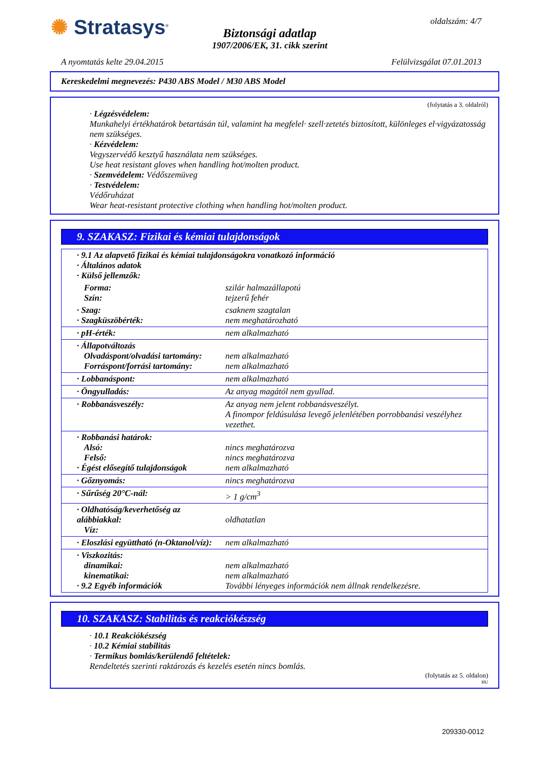✺ Stratasys<sup>®</sup>
Biztonsági adatlap
1907/2006/EK, 31. cikk szerint
oldalszám: 4/7
A nyomtatás kelte 29.04.2015 Felülvizsgálat 07.01.2013
Kereskedelmi megnevezés: P430 ABS Model / M30 ABS Model
(folytatás a 3. oldalról)
· Légzésvédelem:
Munkahelyi értékhatárok betartásán túl, valamint ha megfelel· szell·zetetés biztosított, különleges el·vigyázatosság nem szükséges.
· Kézvédelem:
Vegyszervédő kesztyű használata nem szükséges.
Use heat resistant gloves when handling hot/molten product.
· Szemvédelem: Védőszemüveg
· Testvédelem:
Védőruházat
Wear heat-resistant protective clothing when handling hot/molten product.
9. SZAKASZ: Fizikai és kémiai tulajdonságok
| · 9.1 Az alapvető fizikai és kémiai tulajdonságokra vonatkozó információ · Általános adatok · Külső jellemzők: | |
| Forma: Szín: | szilár halmazállapotú tejzerű fehér |
| · Szag: · Szagküszöbérték: | csaknem szagtalan nem meghatározható |
| · pH-érték: | nem alkalmazható |
| · Állapotváltozás Olvadáspont/olvadási tartomány: Forráspont/forrási tartomány: | nem alkalmazható nem alkalmazható |
| · Lobbanáspont: | nem alkalmazható |
| · Öngyulladás: | Az anyag magától nem gyullad. |
| · Robbanásveszély: | Az anyag nem jelent robbanásveszélyt. A finompor feldúsulása levegő jelenlétében porrobbanási veszélyhez vezethet. |
| · Robbanási határok: Alsó: Felső: · Égést elősegítő tulajdonságok | nincs meghatározva nincs meghatározva nem alkalmazható |
| · Gőznyomás: | nincs meghatározva |
| · Sűrűség 20°C-nál: | > 1 g/cm<sup>3</sup> |
| · Oldhatóság/keverhetőség az alábbiakkal: Víz: | oldhatatlan |
| · Eloszlási együttható (n-Oktanol/víz): | nem alkalmazható |
| · Viszkozitás: dinamikai: kinematikai: · 9.2 Egyéb információk | nem alkalmazható nem alkalmazható További lényeges információk nem állnak rendelkezésre. |
10. SZAKASZ: Stabilitás és reakciókészség
· 10.1 Reakciókészség
· 10.2 Kémiai stabilitás
· Termikus bomlás/kerülendő feltételek:
Rendeltetés szerinti raktározás és kezelés esetén nincs bomlás.
(folytatás az 5. oldalon)
HU
209330-0012